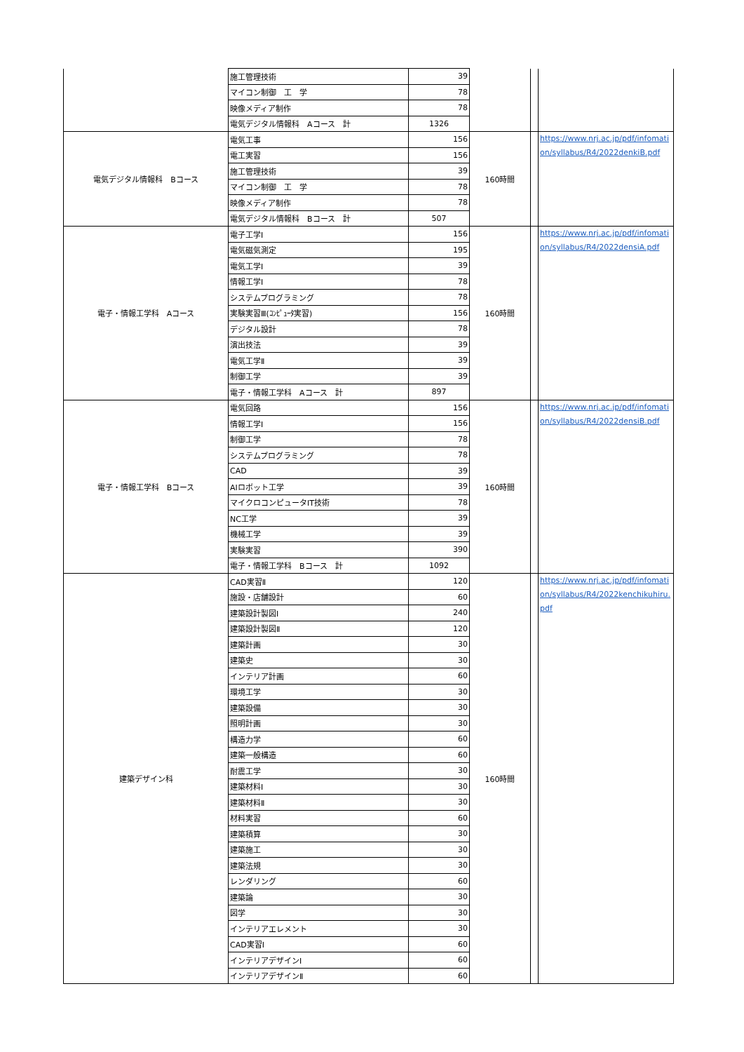| | 施工管理技術 | 39 | | | |
| | マイコン制御 工 学 | 78 | | | |
| | 映像メディア制作 | 78 | | | |
| | 電気デジタル情報科 Aコース 計 | 1326 | | | |
| 電気デジタル情報科 Bコース | 電気工事 | 156 | 160時間 | | https://www.nrj.ac.jp/pdf/infomation/syllabus/R4/2022denkiB.pdf |
| | 電工実習 | 156 | | | |
| | 施工管理技術 | 39 | | | |
| | マイコン制御 工 学 | 78 | | | |
| | 映像メディア制作 | 78 | | | |
| | 電気デジタル情報科 Bコース 計 | 507 | | | |
| 電子・情報工学科 Aコース | 電子工学Ⅰ | 156 | 160時間 | | https://www.nrj.ac.jp/pdf/infomation/syllabus/R4/2022densiA.pdf |
| | 電気磁気測定 | 195 | | | |
| | 電気工学Ⅰ | 39 | | | |
| | 情報工学Ⅰ | 78 | | | |
| | システムプログラミング | 78 | | | |
| | 実験実習Ⅲ(ｺﾝﾋﾟｭｰﾀ実習) | 156 | | | |
| | デジタル設計 | 78 | | | |
| | 演出技法 | 39 | | | |
| | 電気工学Ⅱ | 39 | | | |
| | 制御工学 | 39 | | | |
| | 電子・情報工学科 Aコース 計 | 897 | | | |
| 電子・情報工学科 Bコース | 電気回路 | 156 | 160時間 | | https://www.nrj.ac.jp/pdf/infomation/syllabus/R4/2022densiB.pdf |
| | 情報工学Ⅰ | 156 | | | |
| | 制御工学 | 78 | | | |
| | システムプログラミング | 78 | | | |
| | CAD | 39 | | | |
| | AIロボット工学 | 39 | | | |
| | マイクロコンピュータIT技術 | 78 | | | |
| | NC工学 | 39 | | | |
| | 機械工学 | 39 | | | |
| | 実験実習 | 390 | | | |
| | 電子・情報工学科 Bコース 計 | 1092 | | | |
| 建築デザイン科 | CAD実習Ⅱ | 120 | 160時間 | | https://www.nrj.ac.jp/pdf/infomation/syllabus/R4/2022kenchikuhiru.pdf |
| | 施設・店舗設計 | 60 | | | |
| | 建築設計製図Ⅰ | 240 | | | |
| | 建築設計製図Ⅱ | 120 | | | |
| | 建築計画 | 30 | | | |
| | 建築史 | 30 | | | |
| | インテリア計画 | 60 | | | |
| | 環境工学 | 30 | | | |
| | 建築設備 | 30 | | | |
| | 照明計画 | 30 | | | |
| | 構造力学 | 60 | | | |
| | 建築一般構造 | 60 | | | |
| | 耐震工学 | 30 | | | |
| | 建築材料Ⅰ | 30 | | | |
| | 建築材料Ⅱ | 30 | | | |
| | 材料実習 | 60 | | | |
| | 建築積算 | 30 | | | |
| | 建築施工 | 30 | | | |
| | 建築法規 | 30 | | | |
| | レンダリング | 60 | | | |
| | 建築論 | 30 | | | |
| | 図学 | 30 | | | |
| | インテリアエレメント | 30 | | | |
| | CAD実習Ⅰ | 60 | | | |
| | インテリアデザインⅠ | 60 | | | |
| | インテリアデザインⅡ | 60 | | | |